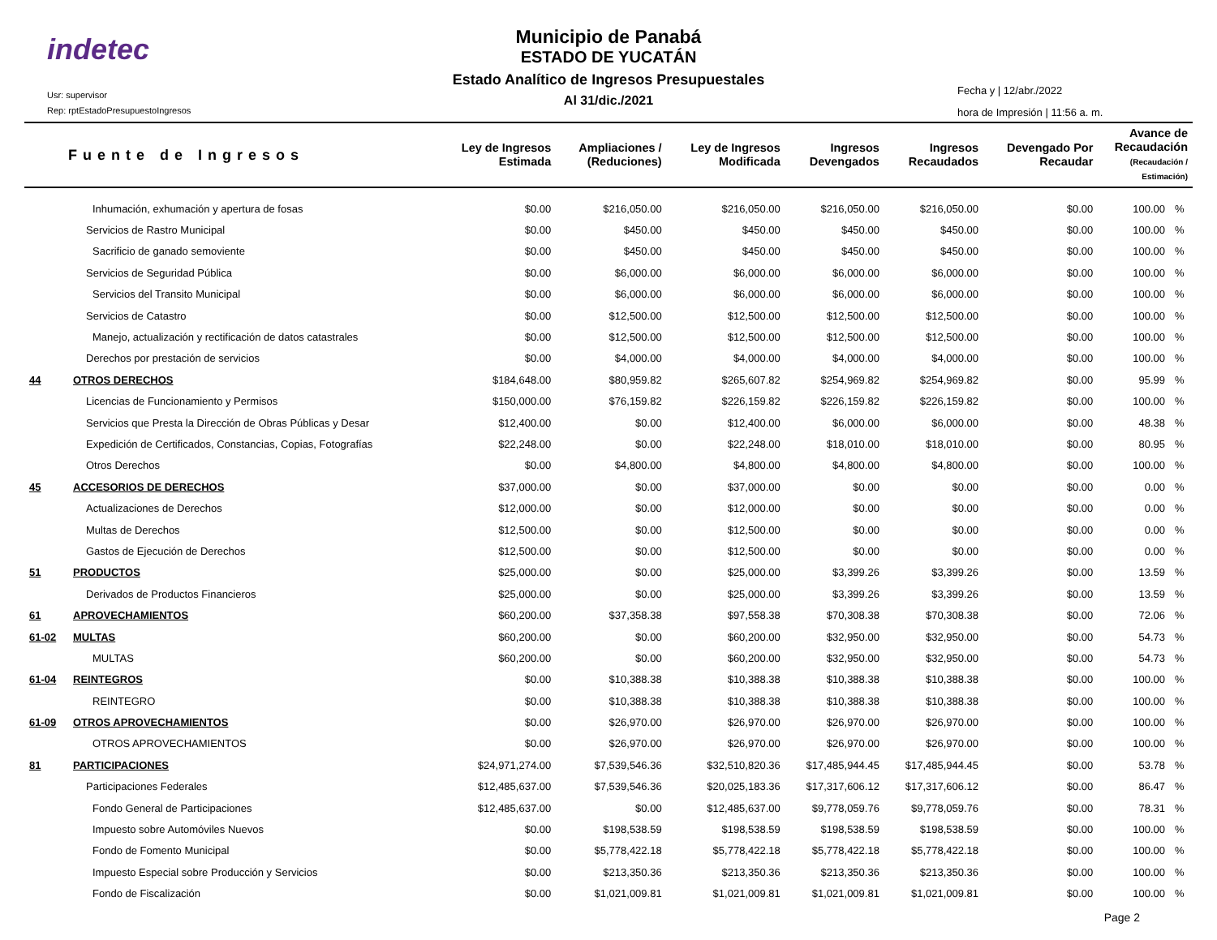indetec
Usr: supervisor
Rep: rptEstadoPresupuestoIngresos
Municipio de Panabá
ESTADO DE YUCATÁN
Estado Analítico de Ingresos Presupuestales
Al 31/dic./2021
Fecha y | 12/abr./2022
hora de Impresión | 11:56 a. m.
| Fuente de Ingresos | | Ley de Ingresos Estimada | Ampliaciones / (Reduciones) | Ley de Ingresos Modificada | Ingresos Devengados | Ingresos Recaudados | Devengado Por Recaudar | Avance de Recaudación (Recaudación / Estimación) | |
| --- | --- | --- | --- | --- | --- | --- | --- | --- | --- |
| | Inhumación, exhumación y apertura de fosas | $0.00 | $216,050.00 | $216,050.00 | $216,050.00 | $216,050.00 | $0.00 | 100.00 | % |
| | Servicios de Rastro Municipal | $0.00 | $450.00 | $450.00 | $450.00 | $450.00 | $0.00 | 100.00 | % |
| | Sacrificio de ganado semoviente | $0.00 | $450.00 | $450.00 | $450.00 | $450.00 | $0.00 | 100.00 | % |
| | Servicios de Seguridad Pública | $0.00 | $6,000.00 | $6,000.00 | $6,000.00 | $6,000.00 | $0.00 | 100.00 | % |
| | Servicios del Transito Municipal | $0.00 | $6,000.00 | $6,000.00 | $6,000.00 | $6,000.00 | $0.00 | 100.00 | % |
| | Servicios de Catastro | $0.00 | $12,500.00 | $12,500.00 | $12,500.00 | $12,500.00 | $0.00 | 100.00 | % |
| | Manejo, actualización y rectificación de datos catastrales | $0.00 | $12,500.00 | $12,500.00 | $12,500.00 | $12,500.00 | $0.00 | 100.00 | % |
| | Derechos por prestación de servicios | $0.00 | $4,000.00 | $4,000.00 | $4,000.00 | $4,000.00 | $0.00 | 100.00 | % |
| 44 | OTROS DERECHOS | $184,648.00 | $80,959.82 | $265,607.82 | $254,969.82 | $254,969.82 | $0.00 | 95.99 | % |
| | Licencias de Funcionamiento y Permisos | $150,000.00 | $76,159.82 | $226,159.82 | $226,159.82 | $226,159.82 | $0.00 | 100.00 | % |
| | Servicios que Presta la Dirección de Obras Públicas y Desar | $12,400.00 | $0.00 | $12,400.00 | $6,000.00 | $6,000.00 | $0.00 | 48.38 | % |
| | Expedición de Certificados, Constancias, Copias, Fotografías | $22,248.00 | $0.00 | $22,248.00 | $18,010.00 | $18,010.00 | $0.00 | 80.95 | % |
| | Otros Derechos | $0.00 | $4,800.00 | $4,800.00 | $4,800.00 | $4,800.00 | $0.00 | 100.00 | % |
| 45 | ACCESORIOS DE DERECHOS | $37,000.00 | $0.00 | $37,000.00 | $0.00 | $0.00 | $0.00 | 0.00 | % |
| | Actualizaciones de Derechos | $12,000.00 | $0.00 | $12,000.00 | $0.00 | $0.00 | $0.00 | 0.00 | % |
| | Multas de Derechos | $12,500.00 | $0.00 | $12,500.00 | $0.00 | $0.00 | $0.00 | 0.00 | % |
| | Gastos de Ejecución de Derechos | $12,500.00 | $0.00 | $12,500.00 | $0.00 | $0.00 | $0.00 | 0.00 | % |
| 51 | PRODUCTOS | $25,000.00 | $0.00 | $25,000.00 | $3,399.26 | $3,399.26 | $0.00 | 13.59 | % |
| | Derivados de Productos Financieros | $25,000.00 | $0.00 | $25,000.00 | $3,399.26 | $3,399.26 | $0.00 | 13.59 | % |
| 61 | APROVECHAMIENTOS | $60,200.00 | $37,358.38 | $97,558.38 | $70,308.38 | $70,308.38 | $0.00 | 72.06 | % |
| 61-02 | MULTAS | $60,200.00 | $0.00 | $60,200.00 | $32,950.00 | $32,950.00 | $0.00 | 54.73 | % |
| | MULTAS | $60,200.00 | $0.00 | $60,200.00 | $32,950.00 | $32,950.00 | $0.00 | 54.73 | % |
| 61-04 | REINTEGROS | $0.00 | $10,388.38 | $10,388.38 | $10,388.38 | $10,388.38 | $0.00 | 100.00 | % |
| | REINTEGRO | $0.00 | $10,388.38 | $10,388.38 | $10,388.38 | $10,388.38 | $0.00 | 100.00 | % |
| 61-09 | OTROS APROVECHAMIENTOS | $0.00 | $26,970.00 | $26,970.00 | $26,970.00 | $26,970.00 | $0.00 | 100.00 | % |
| | OTROS APROVECHAMIENTOS | $0.00 | $26,970.00 | $26,970.00 | $26,970.00 | $26,970.00 | $0.00 | 100.00 | % |
| 81 | PARTICIPACIONES | $24,971,274.00 | $7,539,546.36 | $32,510,820.36 | $17,485,944.45 | $17,485,944.45 | $0.00 | 53.78 | % |
| | Participaciones Federales | $12,485,637.00 | $7,539,546.36 | $20,025,183.36 | $17,317,606.12 | $17,317,606.12 | $0.00 | 86.47 | % |
| | Fondo General de Participaciones | $12,485,637.00 | $0.00 | $12,485,637.00 | $9,778,059.76 | $9,778,059.76 | $0.00 | 78.31 | % |
| | Impuesto sobre Automóviles Nuevos | $0.00 | $198,538.59 | $198,538.59 | $198,538.59 | $198,538.59 | $0.00 | 100.00 | % |
| | Fondo de Fomento Municipal | $0.00 | $5,778,422.18 | $5,778,422.18 | $5,778,422.18 | $5,778,422.18 | $0.00 | 100.00 | % |
| | Impuesto Especial sobre Producción y Servicios | $0.00 | $213,350.36 | $213,350.36 | $213,350.36 | $213,350.36 | $0.00 | 100.00 | % |
| | Fondo de Fiscalización | $0.00 | $1,021,009.81 | $1,021,009.81 | $1,021,009.81 | $1,021,009.81 | $0.00 | 100.00 | % |
Page 2